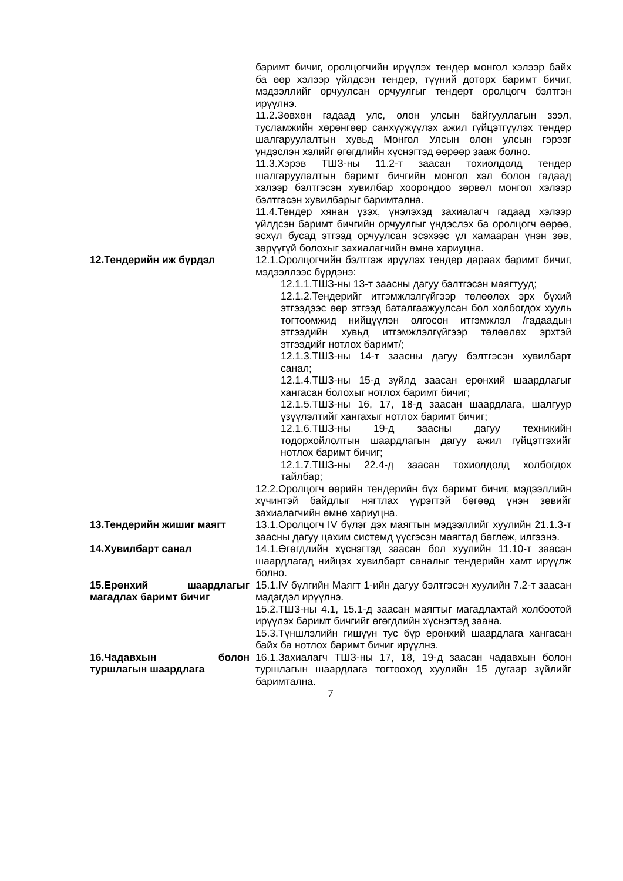баримт бичиг, оролцогчийн ирүүлэх тендер монгол хэлээр байх ба өөр хэлээр үйлдсэн тендер, түүний доторх баримт бичиг, мэдээллийг орчуулсан орчуулгыг тендерт оролцогч бэлтгэн ирүүлнэ.
11.2.Зөвхөн гадаад улс, олон улсын байгууллагын зээл, тусламжийн хөрөнгөөр санхүүжүүлэх ажил гүйцэтгүүлэх тендер шалгаруулалтын хувьд Монгол Улсын олон улсын гэрээг үндэслэн хэлийг өгөгдлийн хүснэгтэд өөрөөр зааж болно.
11.3.Хэрэв ТШЗ-ны 11.2-т заасан тохиолдолд тендер шалгаруулалтын баримт бичгийн монгол хэл болон гадаад хэлээр бэлтгэсэн хувилбар хоорондоо зөрвөл монгол хэлээр бэлтгэсэн хувилбарыг баримтална.
11.4.Тендер хянан үзэх, үнэлэхэд захиалагч гадаад хэлээр үйлдсэн баримт бичгийн орчуулгыг үндэслэх ба оролцогч өөрөө, эсхүл бусад этгээд орчуулсан эсэхээс үл хамааран үнэн зөв, зөрүүгүй болохыг захиалагчийн өмнө хариуцна.
12.Тендерийн иж бүрдэл 12.1.Оролцогчийн бэлтгэж ирүүлэх тендер дараах баримт бичиг, мэдээллээс бүрдэнэ:
12.1.1.ТШЗ-ны 13-т заасны дагуу бэлтгэсэн маягтууд;
12.1.2.Тендерийг итгэмжлэлгүйгээр төлөөлөх эрх бүхий этгээдээс өөр этгээд баталгаажуулсан бол холбогдох хууль тогтоомжид нийцүүлэн олгосон итгэмжлэл /гадаадын этгээдийн хувьд итгэмжлэлгүйгээр төлөөлөх эрхтэй этгээдийг нотлох баримт/;
12.1.3.ТШЗ-ны 14-т заасны дагуу бэлтгэсэн хувилбарт санал;
12.1.4.ТШЗ-ны 15-д зүйлд заасан ерөнхий шаардлагыг хангасан болохыг нотлох баримт бичиг;
12.1.5.ТШЗ-ны 16, 17, 18-д заасан шаардлага, шалгуур үзүүлэлтийг хангахыг нотлох баримт бичиг;
12.1.6.ТШЗ-ны 19-д заасны дагуу техникийн тодорхойлолтын шаардлагын дагуу ажил гүйцэтгэхийг нотлох баримт бичиг;
12.1.7.ТШЗ-ны 22.4-д заасан тохиолдолд холбогдох тайлбар;
12.2.Оролцогч өөрийн тендерийн бүх баримт бичиг, мэдээллийн хүчинтэй байдлыг нягтлах үүрэгтэй бөгөөд үнэн зөвийг захиалагчийн өмнө хариуцна.
13.Тендерийн жишиг маягт 13.1.Оролцогч IV бүлэг дэх маягтын мэдээллийг хуулийн 21.1.3-т заасны дагуу цахим системд үүсгэсэн маягтад бөглөж, илгээнэ.
14.Хувилбарт санал 14.1.Өгөгдлийн хүснэгтэд заасан бол хуулийн 11.10-т заасан шаардлагад нийцэх хувилбарт саналыг тендерийн хамт ирүүлж болно.
15.Ерөнхий шаардлагыг магадлах баримт бичиг
15.1.IV бүлгийн Маягт 1-ийн дагуу бэлтгэсэн хуулийн 7.2-т заасан мэдэгдэл ирүүлнэ.
15.2.ТШЗ-ны 4.1, 15.1-д заасан маягтыг магадлахтай холбоотой ирүүлэх баримт бичгийг өгөгдлийн хүснэгтэд заана.
15.3.Түншлэлийн гишүүн тус бүр ерөнхий шаардлага хангасан байх ба нотлох баримт бичиг ирүүлнэ.
16.Чадавхын болон туршлагын шаардлага
16.1.Захиалагч ТШЗ-ны 17, 18, 19-д заасан чадавхын болон туршлагын шаардлага тогтооход хуулийн 15 дугаар зүйлийг баримтална.
7